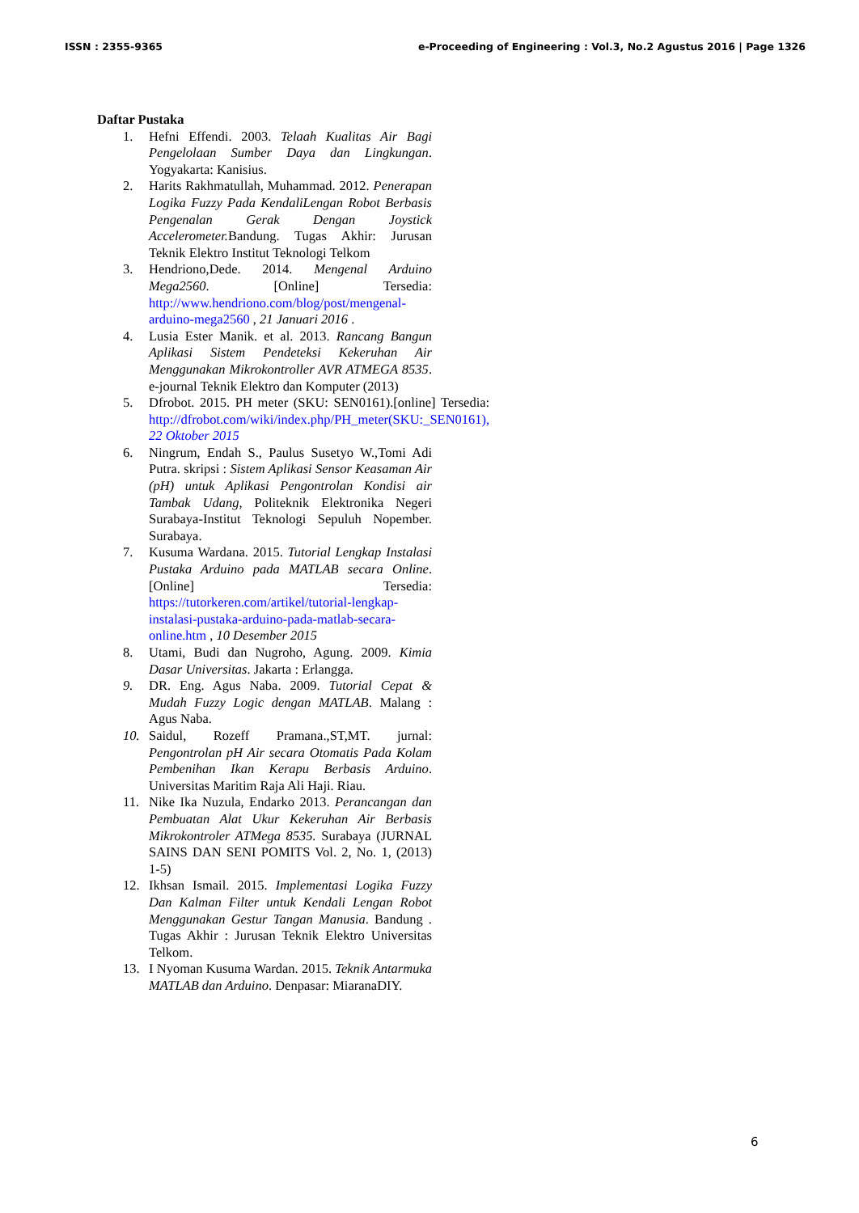ISSN : 2355-9365 e-Proceeding of Engineering : Vol.3, No.2 Agustus 2016 | Page 1326
Daftar Pustaka
1. Hefni Effendi. 2003. Telaah Kualitas Air Bagi Pengelolaan Sumber Daya dan Lingkungan. Yogyakarta: Kanisius.
2. Harits Rakhmatullah, Muhammad. 2012. Penerapan Logika Fuzzy Pada KendaliLengan Robot Berbasis Pengenalan Gerak Dengan Joystick Accelerometer. Bandung. Tugas Akhir: Jurusan Teknik Elektro Institut Teknologi Telkom
3. Hendriono,Dede. 2014. Mengenal Arduino Mega2560. [Online] Tersedia: http://www.hendriono.com/blog/post/mengenal-arduino-mega2560 , 21 Januari 2016 .
4. Lusia Ester Manik. et al. 2013. Rancang Bangun Aplikasi Sistem Pendeteksi Kekeruhan Air Menggunakan Mikrokontroller AVR ATMEGA 8535. e-journal Teknik Elektro dan Komputer (2013)
5. Dfrobot. 2015. PH meter (SKU: SEN0161).[online] Tersedia: http://dfrobot.com/wiki/index.php/PH_meter(SKU:_SEN0161), 22 Oktober 2015
6. Ningrum, Endah S., Paulus Susetyo W.,Tomi Adi Putra. skripsi : Sistem Aplikasi Sensor Keasaman Air (pH) untuk Aplikasi Pengontrolan Kondisi air Tambak Udang, Politeknik Elektronika Negeri Surabaya-Institut Teknologi Sepuluh Nopember. Surabaya.
7. Kusuma Wardana. 2015. Tutorial Lengkap Instalasi Pustaka Arduino pada MATLAB secara Online.[Online] Tersedia: https://tutorkeren.com/artikel/tutorial-lengkap-instalasi-pustaka-arduino-pada-matlab-secara-online.htm , 10 Desember 2015
8. Utami, Budi dan Nugroho, Agung. 2009. Kimia Dasar Universitas. Jakarta : Erlangga.
9. DR. Eng. Agus Naba. 2009. Tutorial Cepat & Mudah Fuzzy Logic dengan MATLAB. Malang : Agus Naba.
10. Saidul, Rozeff Pramana.,ST,MT. jurnal: Pengontrolan pH Air secara Otomatis Pada Kolam Pembenihan Ikan Kerapu Berbasis Arduino. Universitas Maritim Raja Ali Haji. Riau.
11. Nike Ika Nuzula, Endarko 2013. Perancangan dan Pembuatan Alat Ukur Kekeruhan Air Berbasis Mikrokontroler ATMega 8535. Surabaya (JURNAL SAINS DAN SENI POMITS Vol. 2, No. 1, (2013) 1-5)
12. Ikhsan Ismail. 2015. Implementasi Logika Fuzzy Dan Kalman Filter untuk Kendali Lengan Robot Menggunakan Gestur Tangan Manusia. Bandung . Tugas Akhir : Jurusan Teknik Elektro Universitas Telkom.
13. I Nyoman Kusuma Wardan. 2015. Teknik Antarmuka MATLAB dan Arduino. Denpasar: MiaranaDIY.
6